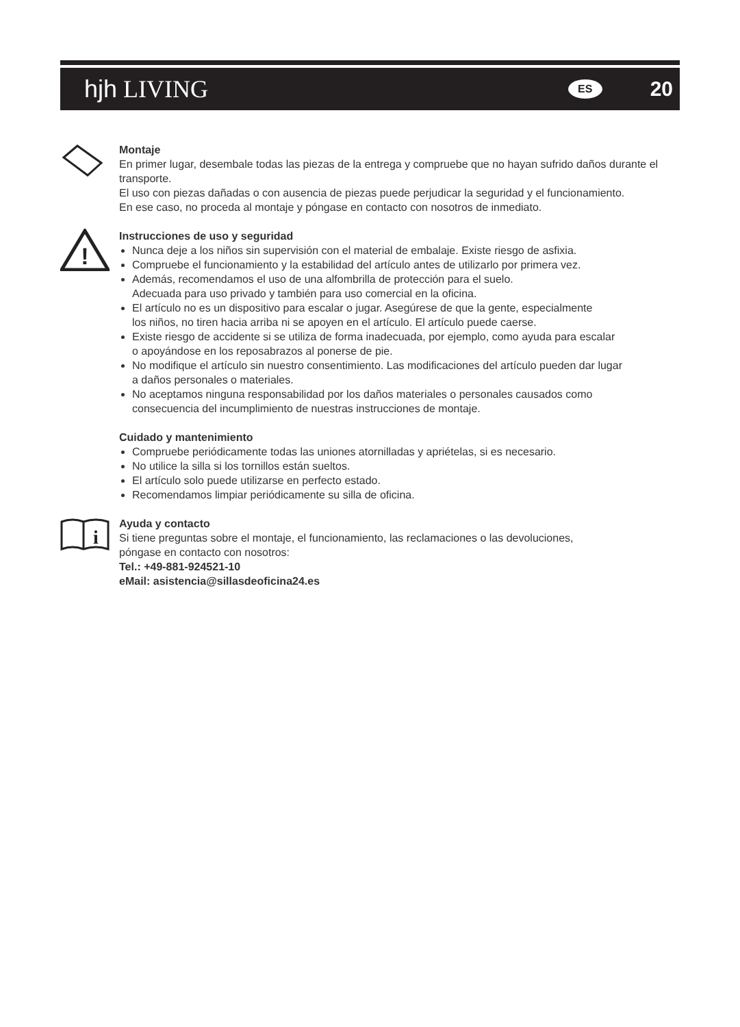hjh LIVING
ES 20
Montaje
En primer lugar, desembale todas las piezas de la entrega y compruebe que no hayan sufrido daños durante el transporte.
El uso con piezas dañadas o con ausencia de piezas puede perjudicar la seguridad y el funcionamiento.
En ese caso, no proceda al montaje y póngase en contacto con nosotros de inmediato.
!
Instrucciones de uso y seguridad
Nunca deje a los niños sin supervisión con el material de embalaje. Existe riesgo de asfixia.
Compruebe el funcionamiento y la estabilidad del artículo antes de utilizarlo por primera vez.
Además, recomendamos el uso de una alfombrilla de protección para el suelo.
Adecuada para uso privado y también para uso comercial en la oficina.
El artículo no es un dispositivo para escalar o jugar. Asegúrese de que la gente, especialmente
los niños, no tiren hacia arriba ni se apoyen en el artículo. El artículo puede caerse.
Existe riesgo de accidente si se utiliza de forma inadecuada, por ejemplo, como ayuda para escalar
o apoyándose en los reposabrazos al ponerse de pie.
No modifique el artículo sin nuestro consentimiento. Las modificaciones del artículo pueden dar lugar
a daños personales o materiales.
No aceptamos ninguna responsabilidad por los daños materiales o personales causados como
consecuencia del incumplimiento de nuestras instrucciones de montaje.
Cuidado y mantenimiento
Compruebe periódicamente todas las uniones atornilladas y apriételas, si es necesario.
No utilice la silla si los tornillos están sueltos.
El artículo solo puede utilizarse en perfecto estado.
Recomendamos limpiar periódicamente su silla de oficina.
i
Ayuda y contacto
Si tiene preguntas sobre el montaje, el funcionamiento, las reclamaciones o las devoluciones,
póngase en contacto con nosotros:
Tel.: +49-881-924521-10
eMail: asistencia@sillasdeoficina24.es